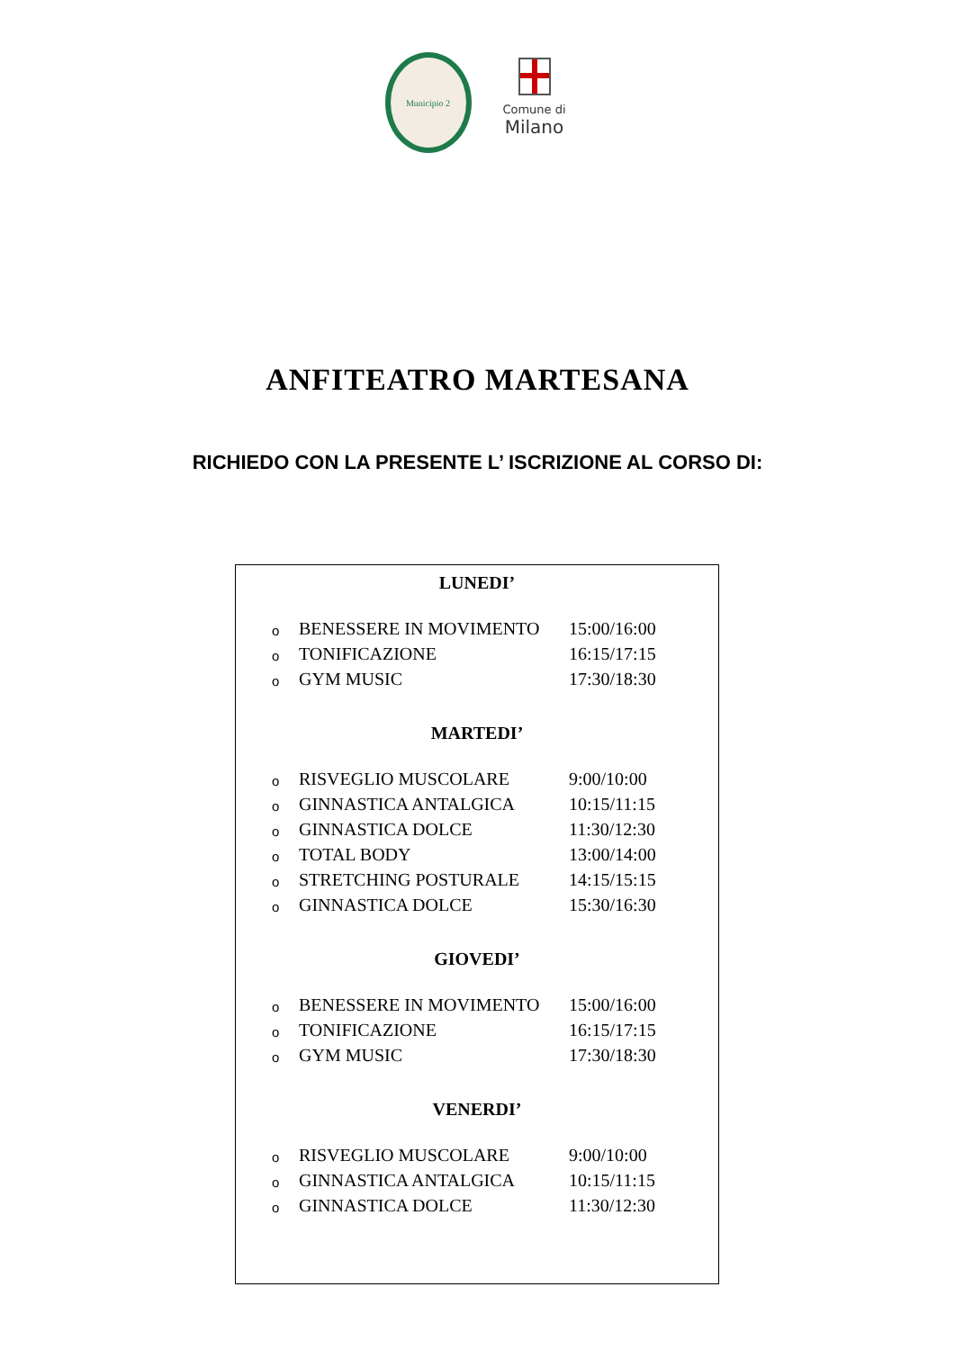Municipio 2
Comune di
Milano
ANFITEATRO MARTESANA
RICHIEDO CON LA PRESENTE L’ ISCRIZIONE AL CORSO DI:
LUNEDI’
o BENESSERE IN MOVIMENTO 15:00/16:00
o TONIFICAZIONE 16:15/17:15
o GYM MUSIC 17:30/18:30
MARTEDI’
o RISVEGLIO MUSCOLARE 9:00/10:00
o GINNASTICA ANTALGICA 10:15/11:15
o GINNASTICA DOLCE 11:30/12:30
o TOTAL BODY 13:00/14:00
o STRETCHING POSTURALE 14:15/15:15
o GINNASTICA DOLCE 15:30/16:30
GIOVEDI’
o BENESSERE IN MOVIMENTO 15:00/16:00
o TONIFICAZIONE 16:15/17:15
o GYM MUSIC 17:30/18:30
VENERDI’
o RISVEGLIO MUSCOLARE 9:00/10:00
o GINNASTICA ANTALGICA 10:15/11:15
o GINNASTICA DOLCE 11:30/12:30